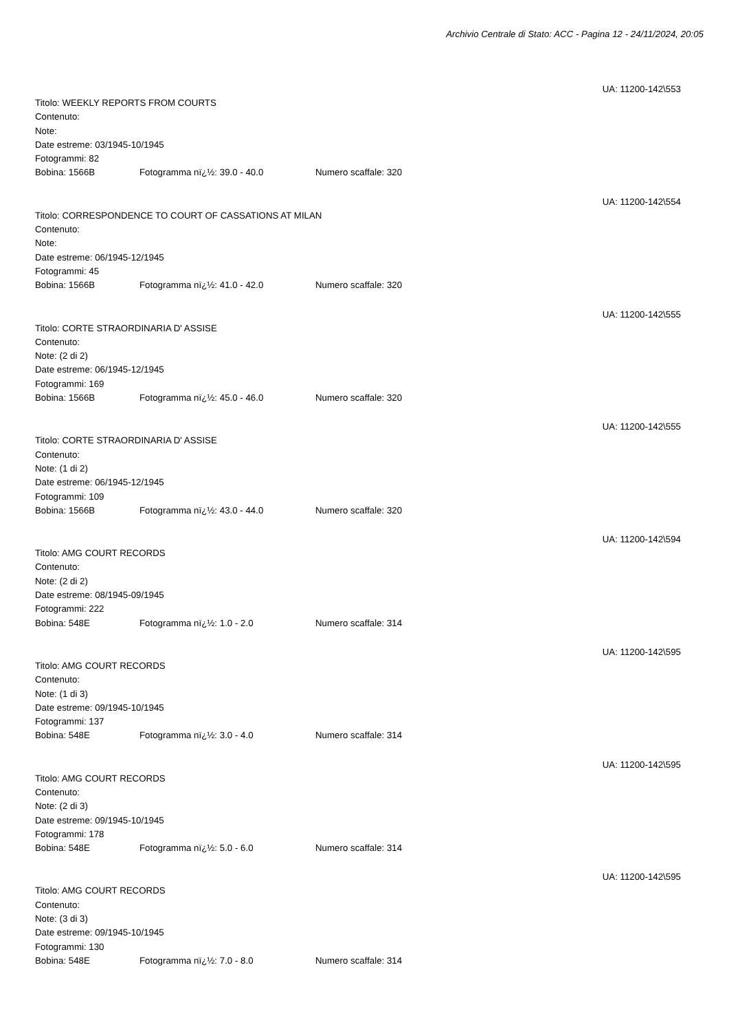Archivio Centrale di Stato: ACC - Pagina 12 - 24/11/2024, 20:05
UA: 11200-142\553
Titolo: WEEKLY REPORTS FROM COURTS
Contenuto:
Note:
Date estreme: 03/1945-10/1945
Fotogrammi: 82
Bobina: 1566B Fotogramma nï¿½: 39.0 - 40.0 Numero scaffale: 320
UA: 11200-142\554
Titolo: CORRESPONDENCE TO COURT OF CASSATIONS AT MILAN
Contenuto:
Note:
Date estreme: 06/1945-12/1945
Fotogrammi: 45
Bobina: 1566B Fotogramma nï¿½: 41.0 - 42.0 Numero scaffale: 320
UA: 11200-142\555
Titolo: CORTE STRAORDINARIA D' ASSISE
Contenuto:
Note: (2 di 2)
Date estreme: 06/1945-12/1945
Fotogrammi: 169
Bobina: 1566B Fotogramma nï¿½: 45.0 - 46.0 Numero scaffale: 320
UA: 11200-142\555
Titolo: CORTE STRAORDINARIA D' ASSISE
Contenuto:
Note: (1 di 2)
Date estreme: 06/1945-12/1945
Fotogrammi: 109
Bobina: 1566B Fotogramma nï¿½: 43.0 - 44.0 Numero scaffale: 320
UA: 11200-142\594
Titolo: AMG COURT RECORDS
Contenuto:
Note: (2 di 2)
Date estreme: 08/1945-09/1945
Fotogrammi: 222
Bobina: 548E Fotogramma nï¿½: 1.0 - 2.0 Numero scaffale: 314
UA: 11200-142\595
Titolo: AMG COURT RECORDS
Contenuto:
Note: (1 di 3)
Date estreme: 09/1945-10/1945
Fotogrammi: 137
Bobina: 548E Fotogramma nï¿½: 3.0 - 4.0 Numero scaffale: 314
UA: 11200-142\595
Titolo: AMG COURT RECORDS
Contenuto:
Note: (2 di 3)
Date estreme: 09/1945-10/1945
Fotogrammi: 178
Bobina: 548E Fotogramma nï¿½: 5.0 - 6.0 Numero scaffale: 314
UA: 11200-142\595
Titolo: AMG COURT RECORDS
Contenuto:
Note: (3 di 3)
Date estreme: 09/1945-10/1945
Fotogrammi: 130
Bobina: 548E Fotogramma nï¿½: 7.0 - 8.0 Numero scaffale: 314